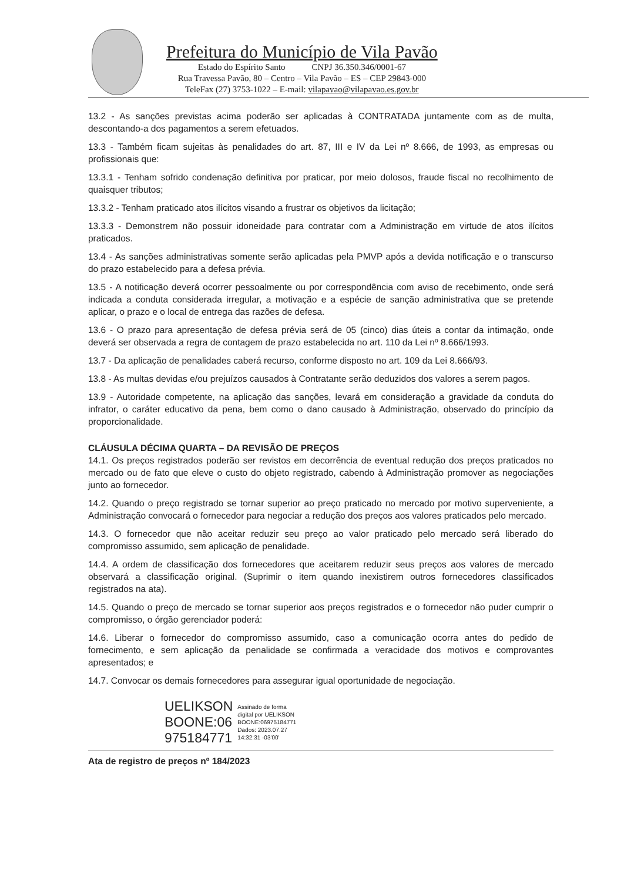Prefeitura do Município de Vila Pavão
Estado do Espírito Santo CNPJ 36.350.346/0001-67
Rua Travessa Pavão, 80 – Centro – Vila Pavão – ES – CEP 29843-000
TeleFax (27) 3753-1022 – E-mail: vilapavao@vilapavao.es.gov.br
13.2 - As sanções previstas acima poderão ser aplicadas à CONTRATADA juntamente com as de multa, descontando-a dos pagamentos a serem efetuados.
13.3 - Também ficam sujeitas às penalidades do art. 87, III e IV da Lei nº 8.666, de 1993, as empresas ou profissionais que:
13.3.1 - Tenham sofrido condenação definitiva por praticar, por meio dolosos, fraude fiscal no recolhimento de quaisquer tributos;
13.3.2 - Tenham praticado atos ilícitos visando a frustrar os objetivos da licitação;
13.3.3 - Demonstrem não possuir idoneidade para contratar com a Administração em virtude de atos ilícitos praticados.
13.4 - As sanções administrativas somente serão aplicadas pela PMVP após a devida notificação e o transcurso do prazo estabelecido para a defesa prévia.
13.5 - A notificação deverá ocorrer pessoalmente ou por correspondência com aviso de recebimento, onde será indicada a conduta considerada irregular, a motivação e a espécie de sanção administrativa que se pretende aplicar, o prazo e o local de entrega das razões de defesa.
13.6 - O prazo para apresentação de defesa prévia será de 05 (cinco) dias úteis a contar da intimação, onde deverá ser observada a regra de contagem de prazo estabelecida no art. 110 da Lei nº 8.666/1993.
13.7 - Da aplicação de penalidades caberá recurso, conforme disposto no art. 109 da Lei 8.666/93.
13.8 - As multas devidas e/ou prejuízos causados à Contratante serão deduzidos dos valores a serem pagos.
13.9 - Autoridade competente, na aplicação das sanções, levará em consideração a gravidade da conduta do infrator, o caráter educativo da pena, bem como o dano causado à Administração, observado do princípio da proporcionalidade.
CLÁUSULA DÉCIMA QUARTA – DA REVISÃO DE PREÇOS
14.1. Os preços registrados poderão ser revistos em decorrência de eventual redução dos preços praticados no mercado ou de fato que eleve o custo do objeto registrado, cabendo à Administração promover as negociações junto ao fornecedor.
14.2. Quando o preço registrado se tornar superior ao preço praticado no mercado por motivo superveniente, a Administração convocará o fornecedor para negociar a redução dos preços aos valores praticados pelo mercado.
14.3. O fornecedor que não aceitar reduzir seu preço ao valor praticado pelo mercado será liberado do compromisso assumido, sem aplicação de penalidade.
14.4. A ordem de classificação dos fornecedores que aceitarem reduzir seus preços aos valores de mercado observará a classificação original. (Suprimir o item quando inexistirem outros fornecedores classificados registrados na ata).
14.5. Quando o preço de mercado se tornar superior aos preços registrados e o fornecedor não puder cumprir o compromisso, o órgão gerenciador poderá:
14.6. Liberar o fornecedor do compromisso assumido, caso a comunicação ocorra antes do pedido de fornecimento, e sem aplicação da penalidade se confirmada a veracidade dos motivos e comprovantes apresentados; e
14.7. Convocar os demais fornecedores para assegurar igual oportunidade de negociação.
UELIKSON
BOONE:06
975184771
Assinado de forma
digital por UELIKSON
BOONE:06975184771
Dados: 2023.07.27
14:32:31 -03'00'
Ata de registro de preços nº 184/2023